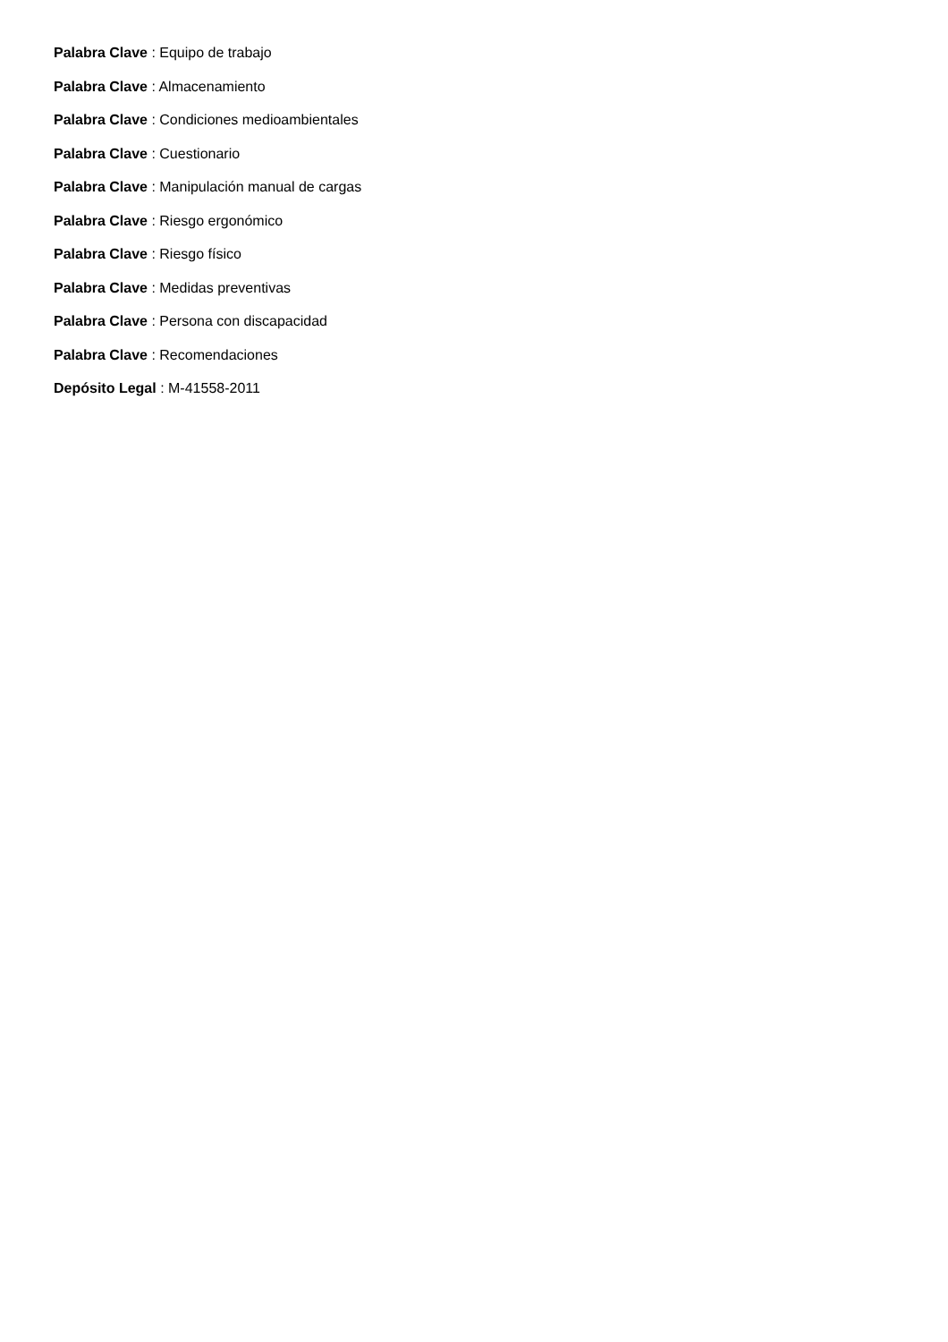Palabra Clave : Equipo de trabajo
Palabra Clave : Almacenamiento
Palabra Clave : Condiciones medioambientales
Palabra Clave : Cuestionario
Palabra Clave : Manipulación manual de cargas
Palabra Clave : Riesgo ergonómico
Palabra Clave : Riesgo físico
Palabra Clave : Medidas preventivas
Palabra Clave : Persona con discapacidad
Palabra Clave : Recomendaciones
Depósito Legal : M-41558-2011